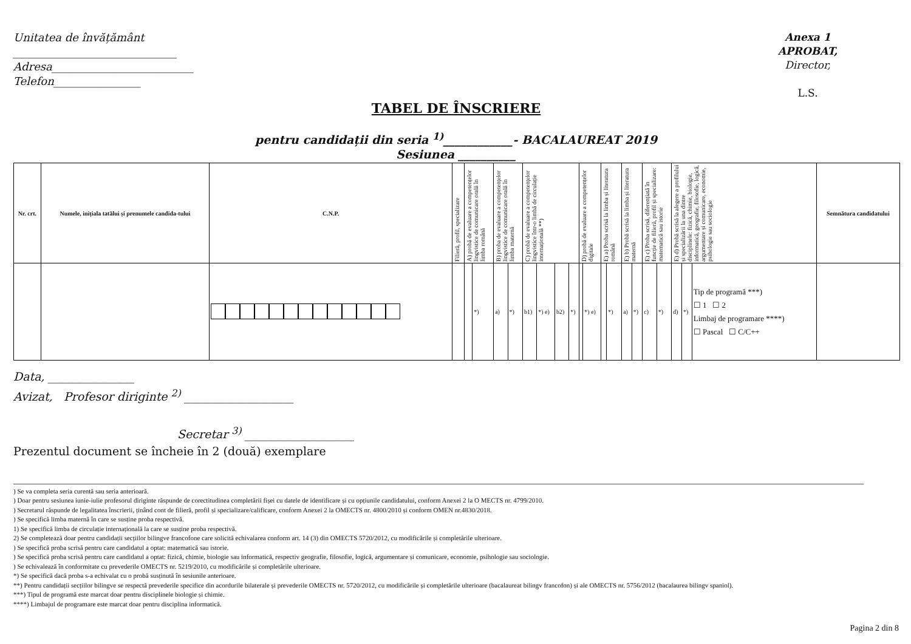Unitatea de învățământ
______________________________
Adresa__________________________
Telefon________________
Anexa 1
APROBAT,
Director,
L.S.
TABEL DE ÎNSCRIERE
pentru candidații din seria <sup>1)</sup>____________- BACALAUREAT 2019
Sesiunea __________
| Nr. crt. | Numele, inițiala tatălui și prenumele candida-tului | C.N.P. | Filieră, profil, specializare | A) probă de evaluare a competențelor lingvistice de comunicare orală în limba română | | B) proba de evaluare a competențelor lingvistice de comunicare orală în limba maternă | | C) probă de evaluare a competențelor lingvistice într-o limbă de circulație internațională **) | | | | D) probă de evaluare a competențelor digitale | | E) a) Proba scrisă la limba și literatura română | | E) b) Probă scrisă la limba și literatura maternă | | E) c) Proba scrisă, diferențiată în funcție de filieră, profil și specializare: matematică sau istorie | | E) d) Probă scrisă la alegere a profilului și specializării la una dintre disciplinele: fizică, chimie, biologie, informatică, geografie, filosofie, logică, argumentare și comunicare, economie, psihologie sau sociologie | | | Semnătura candidatului |
| --- | --- | --- | --- | --- | --- | --- | --- | --- | --- | --- | --- | --- | --- | --- | --- | --- | --- | --- | --- | --- | --- | --- | --- |
| | | | | | *) | a) | *) | b1) | *) e) | b2) | *) | | *) e) | | *) | a) | *) | c) | *) | d) | *) | Tip de programă ***) ☐ 1 ☐ 2 Limbaj de programare ****) ☐ Pascal ☐ C/C++ | |
Data, _______________
Avizat, Profesor diriginte <sup>2)</sup> ___________________
Secretar <sup>3)</sup> ___________________
Prezentul document se încheie în 2 (două) exemplare
) Se va completa seria curentă sau seria anterioară.
) Doar pentru sesiunea iunie-iulie profesorul diriginte răspunde de corectitudinea completării fișei cu datele de identificare și cu opțiunile candidatului, conform Anexei 2 la O MECTS nr. 4799/2010.
) Secretarul răspunde de legalitatea înscrierii, ținând cont de filieră, profil și specializare/calificare, conform Anexei 2 la OMECTS nr. 4800/2010 și conform OMEN nr.4830/2018.
) Se specifică limba maternă în care se susține proba respectivă.
1) Se specifică limba de circulație internațională la care se susține proba respectivă.
2) Se completează doar pentru candidații secțiilor bilingve francofone care solicită echivalarea conform art. 14 (3) din OMECTS 5720/2012, cu modificările și completările ulterioare.
) Se specifică proba scrisă pentru care candidatul a optat: matematică sau istorie.
) Se specifică proba scrisă pentru care candidatul a optat: fizică, chimie, biologie sau informatică, respectiv geografie, filosofie, logică, argumentare și comunicare, economie, psihologie sau sociologie.
) Se echivalează în conformitate cu prevederile OMECTS nr. 5219/2010, cu modificările și completările ulterioare.
*) Se specifică dacă proba s-a echivalat cu o probă susținută în sesiunile anterioare.
**) Pentru candidații secțiilor bilingve se respectă prevederile specifice din acordurile bilaterale și prevederile OMECTS nr. 5720/2012, cu modificările și completările ulterioare (bacalaureat bilingv francofon) și ale OMECTS nr. 5756/2012 (bacalaurea bilingv spaniol).
***) Tipul de programă este marcat doar pentru disciplinele biologie și chimie.
****) Limbajul de programare este marcat doar pentru disciplina informatică.
Pagina 2 din 8